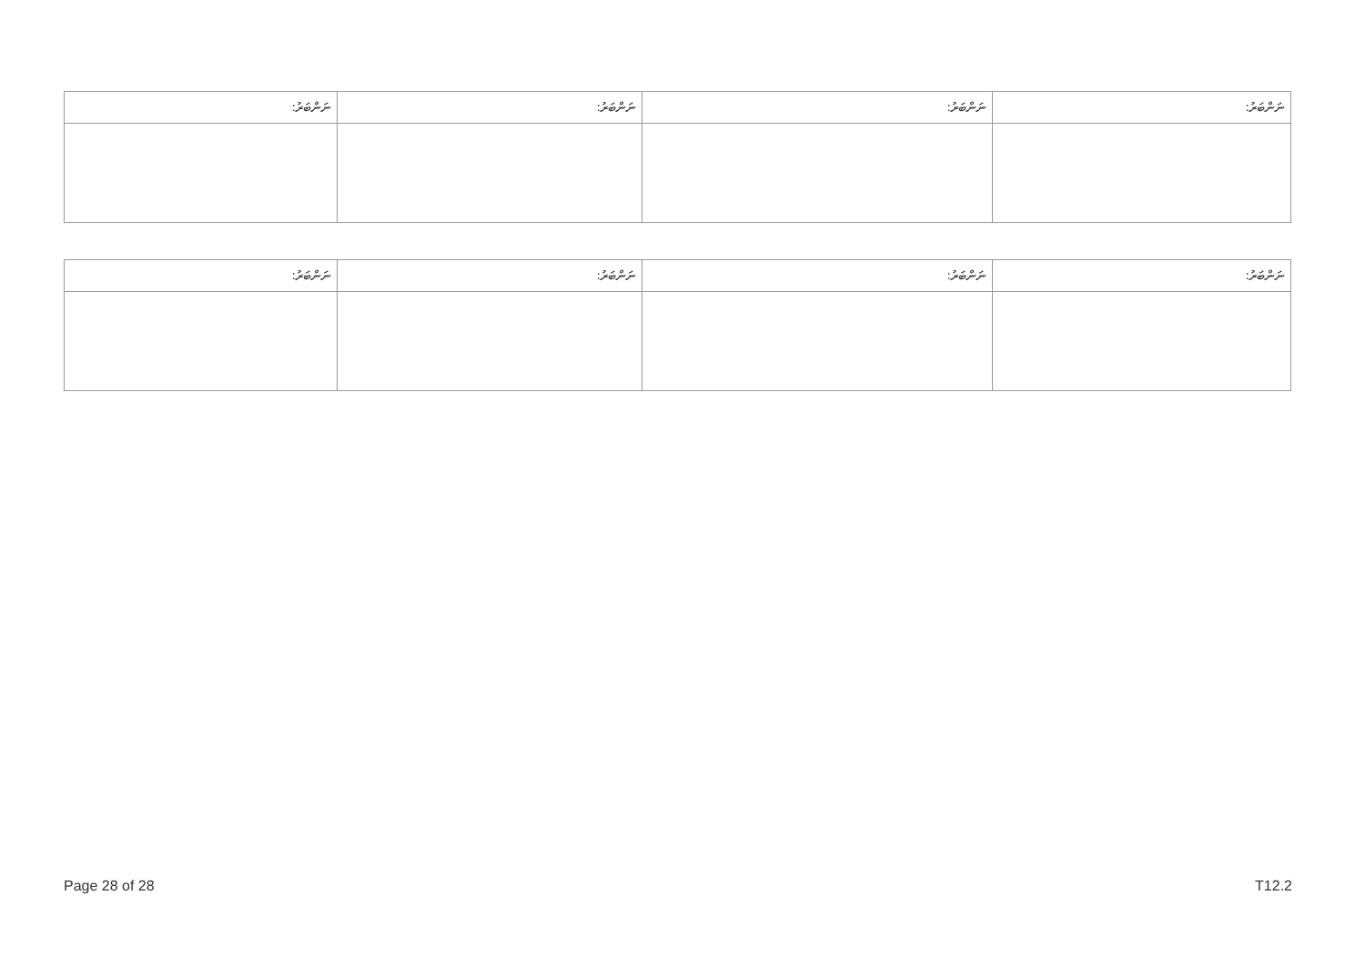| ނަންބަރު: | ނަންބަރު: | ނަންބަރު: | ނަންބަރު: |
| ނަންބަރު: | ނަންބަރު: | ނަންބަރު: | ނަންބަރު: |
Page 28 of 28 T12.2